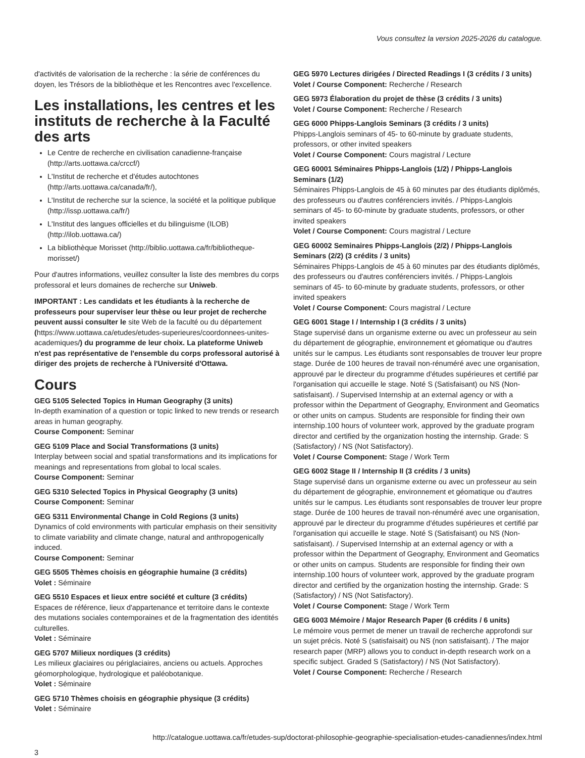Vous consultez la version 2025-2026 du catalogue.
d'activités de valorisation de la recherche : la série de conférences du doyen, les Trésors de la bibliothèque et les Rencontres avec l'excellence.
Les installations, les centres et les instituts de recherche à la Faculté des arts
Le Centre de recherche en civilisation canadienne-française (http://arts.uottawa.ca/crccf/)
L'Institut de recherche et d'études autochtones (http://arts.uottawa.ca/canada/fr/),
L'Institut de recherche sur la science, la société et la politique publique (http://issp.uottawa.ca/fr/)
L'Institut des langues officielles et du bilinguisme (ILOB) (http://ilob.uottawa.ca/)
La bibliothèque Morisset (http://biblio.uottawa.ca/fr/bibliotheque-morisset/)
Pour d'autres informations, veuillez consulter la liste des membres du corps professoral et leurs domaines de recherche sur Uniweb.
IMPORTANT : Les candidats et les étudiants à la recherche de professeurs pour superviser leur thèse ou leur projet de recherche peuvent aussi consulter le site Web de la faculté ou du département (https://www.uottawa.ca/etudes/etudes-superieures/coordonnees-unites-academiques/) du programme de leur choix. La plateforme Uniweb n'est pas représentative de l'ensemble du corps professoral autorisé à diriger des projets de recherche à l'Université d'Ottawa.
Cours
GEG 5105 Selected Topics in Human Geography (3 units)
In-depth examination of a question or topic linked to new trends or research areas in human geography.
Course Component: Seminar
GEG 5109 Place and Social Transformations (3 units)
Interplay between social and spatial transformations and its implications for meanings and representations from global to local scales.
Course Component: Seminar
GEG 5310 Selected Topics in Physical Geography (3 units)
Course Component: Seminar
GEG 5311 Environmental Change in Cold Regions (3 units)
Dynamics of cold environments with particular emphasis on their sensitivity to climate variability and climate change, natural and anthropogenically induced.
Course Component: Seminar
GEG 5505 Thèmes choisis en géographie humaine (3 crédits)
Volet : Séminaire
GEG 5510 Espaces et lieux entre société et culture (3 crédits)
Espaces de référence, lieux d'appartenance et territoire dans le contexte des mutations sociales contemporaines et de la fragmentation des identités culturelles.
Volet : Séminaire
GEG 5707 Milieux nordiques (3 crédits)
Les milieux glaciaires ou périglaciaires, anciens ou actuels. Approches géomorphologique, hydrologique et paléobotanique.
Volet : Séminaire
GEG 5710 Thèmes choisis en géographie physique (3 crédits)
Volet : Séminaire
GEG 5970 Lectures dirigées / Directed Readings I (3 crédits / 3 units)
Volet / Course Component: Recherche / Research
GEG 5973 Élaboration du projet de thèse (3 crédits / 3 units)
Volet / Course Component: Recherche / Research
GEG 6000 Phipps-Langlois Seminars (3 crédits / 3 units)
Phipps-Langlois seminars of 45- to 60-minute by graduate students, professors, or other invited speakers
Volet / Course Component: Cours magistral / Lecture
GEG 60001 Séminaires Phipps-Langlois (1/2) / Phipps-Langlois Seminars (1/2)
Séminaires Phipps-Langlois de 45 à 60 minutes par des étudiants diplômés, des professeurs ou d'autres conférenciers invités. / Phipps-Langlois seminars of 45- to 60-minute by graduate students, professors, or other invited speakers
Volet / Course Component: Cours magistral / Lecture
GEG 60002 Seminaires Phipps-Langlois (2/2) / Phipps-Langlois Seminars (2/2) (3 crédits / 3 units)
Séminaires Phipps-Langlois de 45 à 60 minutes par des étudiants diplômés, des professeurs ou d'autres conférenciers invités. / Phipps-Langlois seminars of 45- to 60-minute by graduate students, professors, or other invited speakers
Volet / Course Component: Cours magistral / Lecture
GEG 6001 Stage I / Internship I (3 crédits / 3 units)
Stage supervisé dans un organisme externe ou avec un professeur au sein du département de géographie, environnement et géomatique ou d'autres unités sur le campus. Les étudiants sont responsables de trouver leur propre stage. Durée de 100 heures de travail non-rénuméré avec une organisation, approuvé par le directeur du programme d'études supérieures et certifié par l'organisation qui accueille le stage. Noté S (Satisfaisant) ou NS (Non-satisfaisant). / Supervised Internship at an external agency or with a professor within the Department of Geography, Environment and Geomatics or other units on campus. Students are responsible for finding their own internship.100 hours of volunteer work, approved by the graduate program director and certified by the organization hosting the internship. Grade: S (Satisfactory) / NS (Not Satisfactory).
Volet / Course Component: Stage / Work Term
GEG 6002 Stage II / Internship II (3 crédits / 3 units)
Stage supervisé dans un organisme externe ou avec un professeur au sein du département de géographie, environnement et géomatique ou d'autres unités sur le campus. Les étudiants sont responsables de trouver leur propre stage. Durée de 100 heures de travail non-rénuméré avec une organisation, approuvé par le directeur du programme d'études supérieures et certifié par l'organisation qui accueille le stage. Noté S (Satisfaisant) ou NS (Non-satisfaisant). / Supervised Internship at an external agency or with a professor within the Department of Geography, Environment and Geomatics or other units on campus. Students are responsible for finding their own internship.100 hours of volunteer work, approved by the graduate program director and certified by the organization hosting the internship. Grade: S (Satisfactory) / NS (Not Satisfactory).
Volet / Course Component: Stage / Work Term
GEG 6003 Mémoire / Major Research Paper (6 crédits / 6 units)
Le mémoire vous permet de mener un travail de recherche approfondi sur un sujet précis. Noté S (satisfaisait) ou NS (non satisfaisant). / The major research paper (MRP) allows you to conduct in-depth research work on a specific subject. Graded S (Satisfactory) / NS (Not Satisfactory).
Volet / Course Component: Recherche / Research
http://catalogue.uottawa.ca/fr/etudes-sup/doctorat-philosophie-geographie-specialisation-etudes-canadiennes/index.html
3